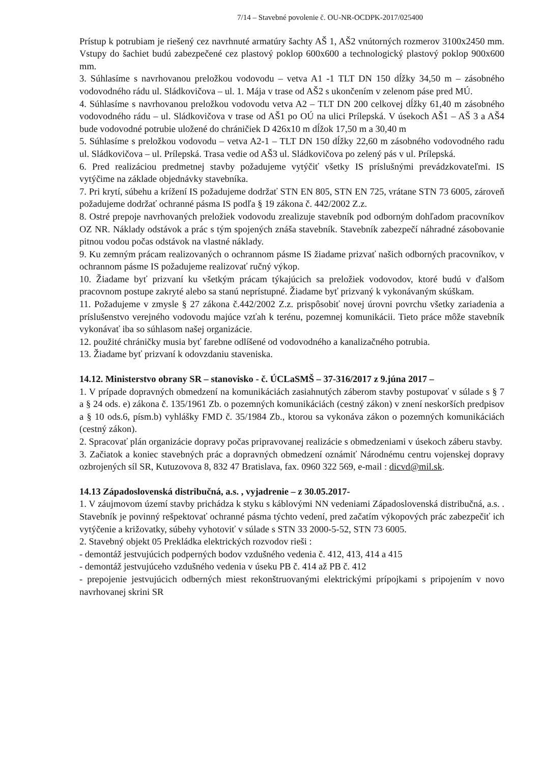7/14 – Stavebné povolenie č. OU-NR-OCDPK-2017/025400
Prístup k potrubiam je riešený cez navrhnuté armatúry šachty AŠ 1, AŠ2 vnútorných rozmerov 3100x2450 mm. Vstupy do šachiet budú zabezpečené cez plastový poklop 600x600 a technologický plastový poklop 900x600 mm.
3. Súhlasíme s navrhovanou preložkou vodovodu – vetva A1 -1 TLT DN 150 dĺžky 34,50 m – zásobného vodovodného rádu ul. Sládkovičova – ul. 1. Mája v trase od AŠ2 s ukončením v zelenom páse pred MÚ.
4. Súhlasíme s navrhovanou preložkou vodovodu vetva A2 – TLT DN 200 celkovej dĺžky 61,40 m zásobného vodovodného rádu – ul. Sládkovičova v trase od AŠ1 po OÚ na ulici Prílepská. V úsekoch AŠ1 – AŠ 3 a AŠ4 bude vodovodné potrubie uložené do chráničiek D 426x10 m dĺžok 17,50 m a 30,40 m
5. Súhlasíme s preložkou vodovodu – vetva A2-1 – TLT DN 150 dĺžky 22,60 m zásobného vodovodného radu ul. Sládkovičova – ul. Prílepská. Trasa vedie od AŠ3 ul. Sládkovičova po zelený pás v ul. Prílepská.
6. Pred realizáciou predmetnej stavby požadujeme vytýčiť všetky IS príslušnými prevádzkovateľmi. IS vytýčime na základe objednávky stavebníka.
7. Pri krytí, súbehu a krížení IS požadujeme dodržať STN EN 805, STN EN 725, vrátane STN 73 6005, zároveň požadujeme dodržať ochranné pásma IS podľa § 19 zákona č. 442/2002 Z.z.
8. Ostré prepoje navrhovaných preložiek vodovodu zrealizuje stavebník pod odborným dohľadom pracovníkov OZ NR. Náklady odstávok a prác s tým spojených znáša stavebník. Stavebník zabezpečí náhradné zásobovanie pitnou vodou počas odstávok na vlastné náklady.
9. Ku zemným prácam realizovaných o ochrannom pásme IS žiadame prizvať našich odborných pracovníkov, v ochrannom pásme IS požadujeme realizovať ručný výkop.
10. Žiadame byť prizvaní ku všetkým prácam týkajúcich sa preložiek vodovodov, ktoré budú v ďalšom pracovnom postupe zakryté alebo sa stanú neprístupné. Žiadame byť prizvaný k vykonávaným skúškam.
11. Požadujeme v zmysle § 27 zákona č.442/2002 Z.z. prispôsobiť novej úrovni povrchu všetky zariadenia a príslušenstvo verejného vodovodu majúce vzťah k terénu, pozemnej komunikácii. Tieto práce môže stavebník vykonávať iba so súhlasom našej organizácie.
12. použité chráničky musia byť farebne odlíšené od vodovodného a kanalizačného potrubia.
13. Žiadame byť prizvaní k odovzdaniu staveniska.
14.12. Ministerstvo obrany SR – stanovisko - č. ÚCLaSMŠ – 37-316/2017 z 9.júna 2017 –
1. V prípade dopravných obmedzení na komunikáciách zasiahnutých záberom stavby postupovať v súlade s § 7 a § 24 ods. e) zákona č. 135/1961 Zb. o pozemných komunikáciách (cestný zákon) v znení neskorších predpisov a § 10 ods.6, písm.b) vyhlášky FMD č. 35/1984 Zb., ktorou sa vykonáva zákon o pozemných komunikáciách (cestný zákon).
2. Spracovať plán organizácie dopravy počas pripravovanej realizácie s obmedzeniami v úsekoch záberu stavby.
3. Začiatok a koniec stavebných prác a dopravných obmedzení oznámiť Národnému centru vojenskej dopravy ozbrojených síl SR, Kutuzovova 8, 832 47 Bratislava, fax. 0960 322 569, e-mail : dicvd@mil.sk.
14.13 Západoslovenská distribučná, a.s. , vyjadrenie – z 30.05.2017-
1. V záujmovom území stavby prichádza k styku s káblovými NN vedeniami Západoslovenská distribučná, a.s. . Stavebník je povinný rešpektovať ochranné pásma týchto vedení, pred začatím výkopových prác zabezpečiť ich vytýčenie a križovatky, súbehy vyhotoviť v súlade s STN 33 2000-5-52, STN 73 6005.
2. Stavebný objekt 05 Prekládka elektrických rozvodov rieši :
- demontáž jestvujúcich podperných bodov vzdušného vedenia č. 412, 413, 414 a 415
- demontáž jestvujúceho vzdušného vedenia v úseku PB č. 414 až PB č. 412
- prepojenie jestvujúcich odberných miest rekonštruovanými elektrickými prípojkami s pripojením v novo navrhovanej skrini SR